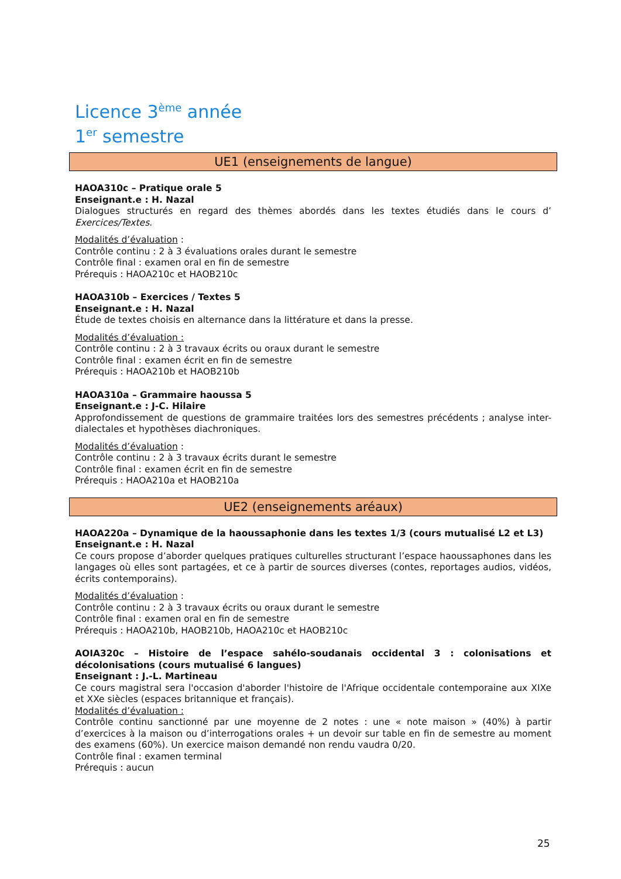Licence 3<sup>ème</sup> année
1<sup>er</sup> semestre
UE1 (enseignements de langue)
HAOA310c – Pratique orale 5
Enseignant.e : H. Nazal
Dialogues structurés en regard des thèmes abordés dans les textes étudiés dans le cours d’ Exercices/Textes.
Modalités d’évaluation :
Contrôle continu : 2 à 3 évaluations orales durant le semestre
Contrôle final : examen oral en fin de semestre
Prérequis : HAOA210c et HAOB210c
HAOA310b – Exercices / Textes 5
Enseignant.e : H. Nazal
Étude de textes choisis en alternance dans la littérature et dans la presse.
Modalités d’évaluation :
Contrôle continu : 2 à 3 travaux écrits ou oraux durant le semestre
Contrôle final : examen écrit en fin de semestre
Prérequis : HAOA210b et HAOB210b
HAOA310a – Grammaire haoussa 5
Enseignant.e : J-C. Hilaire
Approfondissement de questions de grammaire traitées lors des semestres précédents ; analyse inter-dialectales et hypothèses diachroniques.
Modalités d’évaluation :
Contrôle continu : 2 à 3 travaux écrits durant le semestre
Contrôle final : examen écrit en fin de semestre
Prérequis : HAOA210a et HAOB210a
UE2 (enseignements aréaux)
HAOA220a – Dynamique de la haoussaphonie dans les textes 1/3 (cours mutualisé L2 et L3)
Enseignant.e : H. Nazal
Ce cours propose d’aborder quelques pratiques culturelles structurant l’espace haoussaphones dans les langages où elles sont partagées, et ce à partir de sources diverses (contes, reportages audios, vidéos, écrits contemporains).
Modalités d’évaluation :
Contrôle continu : 2 à 3 travaux écrits ou oraux durant le semestre
Contrôle final : examen oral en fin de semestre
Prérequis : HAOA210b, HAOB210b, HAOA210c et HAOB210c
AOIA320c – Histoire de l’espace sahélo-soudanais occidental 3 : colonisations et décolonisations (cours mutualisé 6 langues)
Enseignant : J.-L. Martineau
Ce cours magistral sera l'occasion d'aborder l'histoire de l'Afrique occidentale contemporaine aux XIXe et XXe siècles (espaces britannique et français).
Modalités d’évaluation :
Contrôle continu sanctionné par une moyenne de 2 notes : une « note maison » (40%) à partir d’exercices à la maison ou d’interrogations orales + un devoir sur table en fin de semestre au moment des examens (60%). Un exercice maison demandé non rendu vaudra 0/20.
Contrôle final : examen terminal
Prérequis : aucun
25